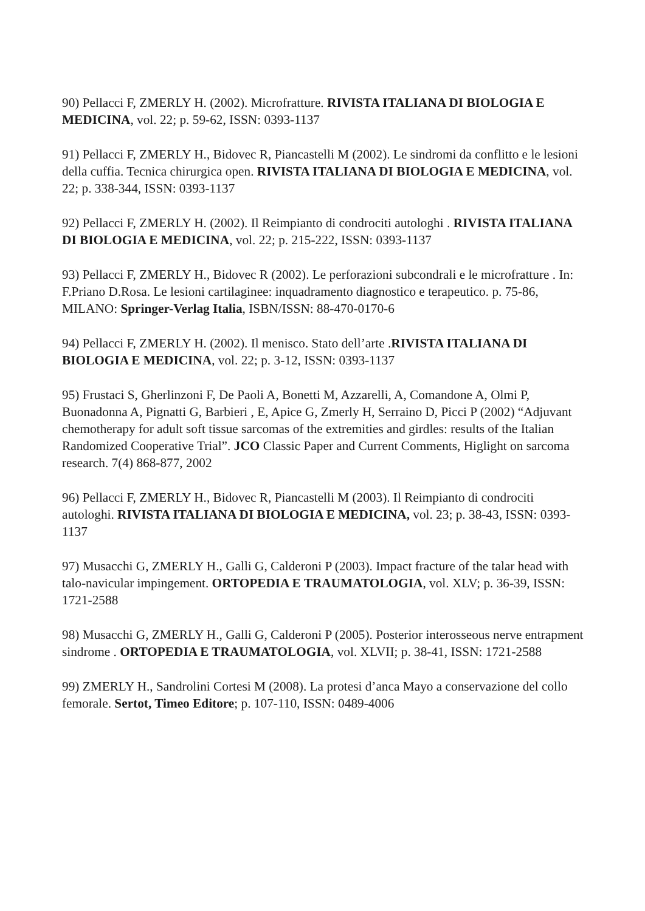90) Pellacci F, ZMERLY H. (2002). Microfratture. RIVISTA ITALIANA DI BIOLOGIA E MEDICINA, vol. 22; p. 59-62, ISSN: 0393-1137
91) Pellacci F, ZMERLY H., Bidovec R, Piancastelli M (2002). Le sindromi da conflitto e le lesioni della cuffia. Tecnica chirurgica open. RIVISTA ITALIANA DI BIOLOGIA E MEDICINA, vol. 22; p. 338-344, ISSN: 0393-1137
92) Pellacci F, ZMERLY H. (2002). Il Reimpianto di condrociti autologhi . RIVISTA ITALIANA DI BIOLOGIA E MEDICINA, vol. 22; p. 215-222, ISSN: 0393-1137
93) Pellacci F, ZMERLY H., Bidovec R (2002). Le perforazioni subcondrali e le microfratture . In: F.Priano D.Rosa. Le lesioni cartilaginee: inquadramento diagnostico e terapeutico. p. 75-86, MILANO: Springer-Verlag Italia, ISBN/ISSN: 88-470-0170-6
94) Pellacci F, ZMERLY H. (2002). Il menisco. Stato dell’arte .RIVISTA ITALIANA DI BIOLOGIA E MEDICINA, vol. 22; p. 3-12, ISSN: 0393-1137
95) Frustaci S, Gherlinzoni F, De Paoli A, Bonetti M, Azzarelli, A, Comandone A, Olmi P, Buonadonna A, Pignatti G, Barbieri , E, Apice G, Zmerly H, Serraino D, Picci P (2002) “Adjuvant chemotherapy for adult soft tissue sarcomas of the extremities and girdles: results of the Italian Randomized Cooperative Trial”. JCO Classic Paper and Current Comments, Higlight on sarcoma research. 7(4) 868-877, 2002
96) Pellacci F, ZMERLY H., Bidovec R, Piancastelli M (2003). Il Reimpianto di condrociti autologhi. RIVISTA ITALIANA DI BIOLOGIA E MEDICINA, vol. 23; p. 38-43, ISSN: 0393-1137
97) Musacchi G, ZMERLY H., Galli G, Calderoni P (2003). Impact fracture of the talar head with talo-navicular impingement. ORTOPEDIA E TRAUMATOLOGIA, vol. XLV; p. 36-39, ISSN: 1721-2588
98) Musacchi G, ZMERLY H., Galli G, Calderoni P (2005). Posterior interosseous nerve entrapment sindrome . ORTOPEDIA E TRAUMATOLOGIA, vol. XLVII; p. 38-41, ISSN: 1721-2588
99) ZMERLY H., Sandrolini Cortesi M (2008). La protesi d’anca Mayo a conservazione del collo femorale. Sertot, Timeo Editore; p. 107-110, ISSN: 0489-4006